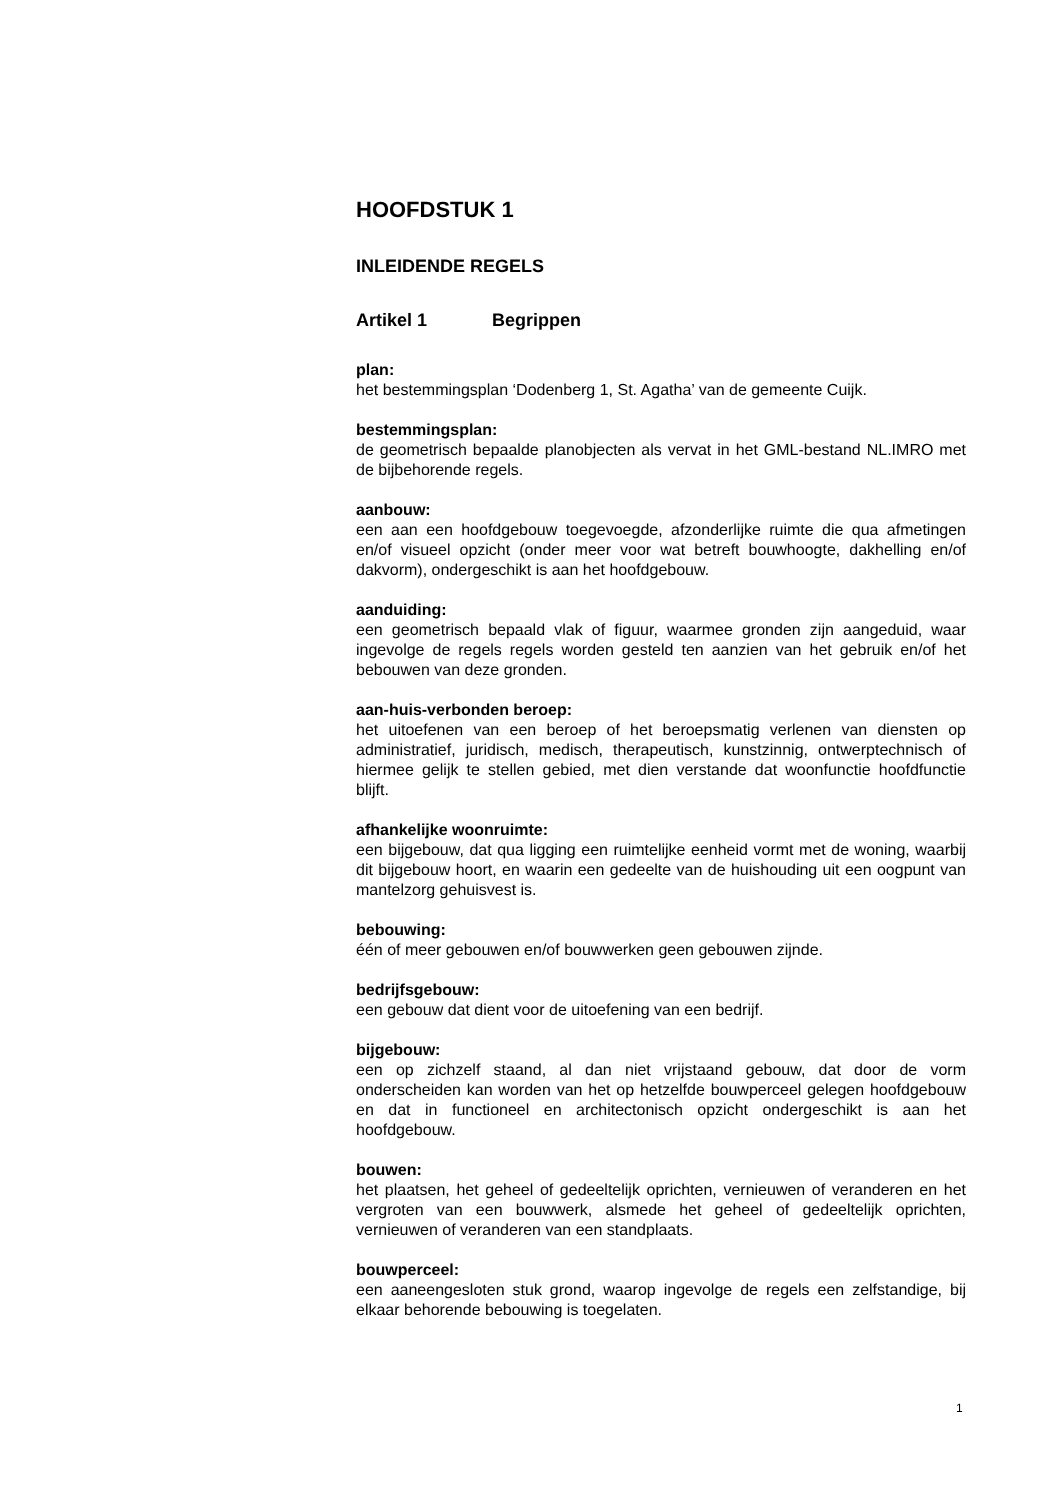HOOFDSTUK 1
INLEIDENDE REGELS
Artikel 1 Begrippen
plan:
het bestemmingsplan ‘Dodenberg 1, St. Agatha’ van de gemeente Cuijk.
bestemmingsplan:
de geometrisch bepaalde planobjecten als vervat in het GML-bestand NL.IMRO met de bijbehorende regels.
aanbouw:
een aan een hoofdgebouw toegevoegde, afzonderlijke ruimte die qua afmetingen en/of visueel opzicht (onder meer voor wat betreft bouwhoogte, dakhelling en/of dakvorm), ondergeschikt is aan het hoofdgebouw.
aanduiding:
een geometrisch bepaald vlak of figuur, waarmee gronden zijn aangeduid, waar ingevolge de regels regels worden gesteld ten aanzien van het gebruik en/of het bebouwen van deze gronden.
aan-huis-verbonden beroep:
het uitoefenen van een beroep of het beroepsmatig verlenen van diensten op administratief, juridisch, medisch, therapeutisch, kunstzinnig, ontwerptechnisch of hiermee gelijk te stellen gebied, met dien verstande dat woonfunctie hoofdfunctie blijft.
afhankelijke woonruimte:
een bijgebouw, dat qua ligging een ruimtelijke eenheid vormt met de woning, waarbij dit bijgebouw hoort, en waarin een gedeelte van de huishouding uit een oogpunt van mantelzorg gehuisvest is.
bebouwing:
één of meer gebouwen en/of bouwwerken geen gebouwen zijnde.
bedrijfsgebouw:
een gebouw dat dient voor de uitoefening van een bedrijf.
bijgebouw:
een op zichzelf staand, al dan niet vrijstaand gebouw, dat door de vorm onderscheiden kan worden van het op hetzelfde bouwperceel gelegen hoofdgebouw en dat in functioneel en architectonisch opzicht ondergeschikt is aan het hoofdgebouw.
bouwen:
het plaatsen, het geheel of gedeeltelijk oprichten, vernieuwen of veranderen en het vergroten van een bouwwerk, alsmede het geheel of gedeeltelijk oprichten, vernieuwen of veranderen van een standplaats.
bouwperceel:
een aaneengesloten stuk grond, waarop ingevolge de regels een zelfstandige, bij elkaar behorende bebouwing is toegelaten.
1